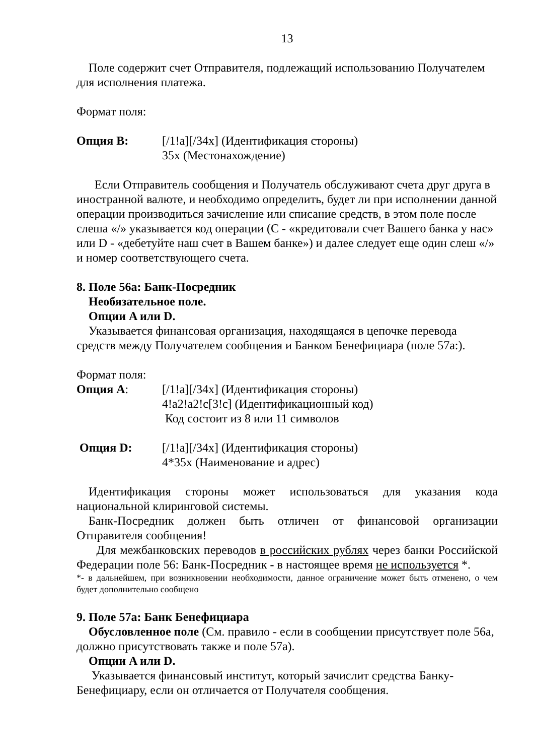13
Поле содержит счет Отправителя, подлежащий использованию Получателем для исполнения платежа.
Формат поля:
Опция B: [/1!a][/34x] (Идентификация стороны)
35x (Местонахождение)
Если Отправитель сообщения и Получатель обслуживают счета друг друга в иностранной валюте, и необходимо определить, будет ли при исполнении данной операции производиться зачисление или списание средств, в этом поле после слеша «/» указывается код операции (С - «кредитовали счет Вашего банка у нас» или D - «дебетуйте наш счет в Вашем банке») и далее следует еще один слеш «/» и номер соответствующего счета.
8. Поле 56а: Банк-Посредник
Необязательное поле.
Опции A или D.
Указывается финансовая организация, находящаяся в цепочке перевода средств между Получателем сообщения и Банком Бенефициара (поле 57а:).
Формат поля:
Опция A: [/1!a][/34x] (Идентификация стороны)
4!a2!a2!c[3!c] (Идентификационный код)
Код состоит из 8 или 11 символов
Опция D: [/1!a][/34x] (Идентификация стороны)
4*35x (Наименование и адрес)
Идентификация стороны может использоваться для указания кода национальной клиринговой системы.
Банк-Посредник должен быть отличен от финансовой организации Отправителя сообщения!
Для межбанковских переводов в российских рублях через банки Российской Федерации поле 56: Банк-Посредник - в настоящее время не используется *.
*- в дальнейшем, при возникновении необходимости, данное ограничение может быть отменено, о чем будет дополнительно сообщено
9. Поле 57а: Банк Бенефициара
Обусловленное поле (См. правило - если в сообщении присутствует поле 56а, должно присутствовать также и поле 57а).
Опции A или D.
Указывается финансовый институт, который зачислит средства Банку-Бенефициару, если он отличается от Получателя сообщения.